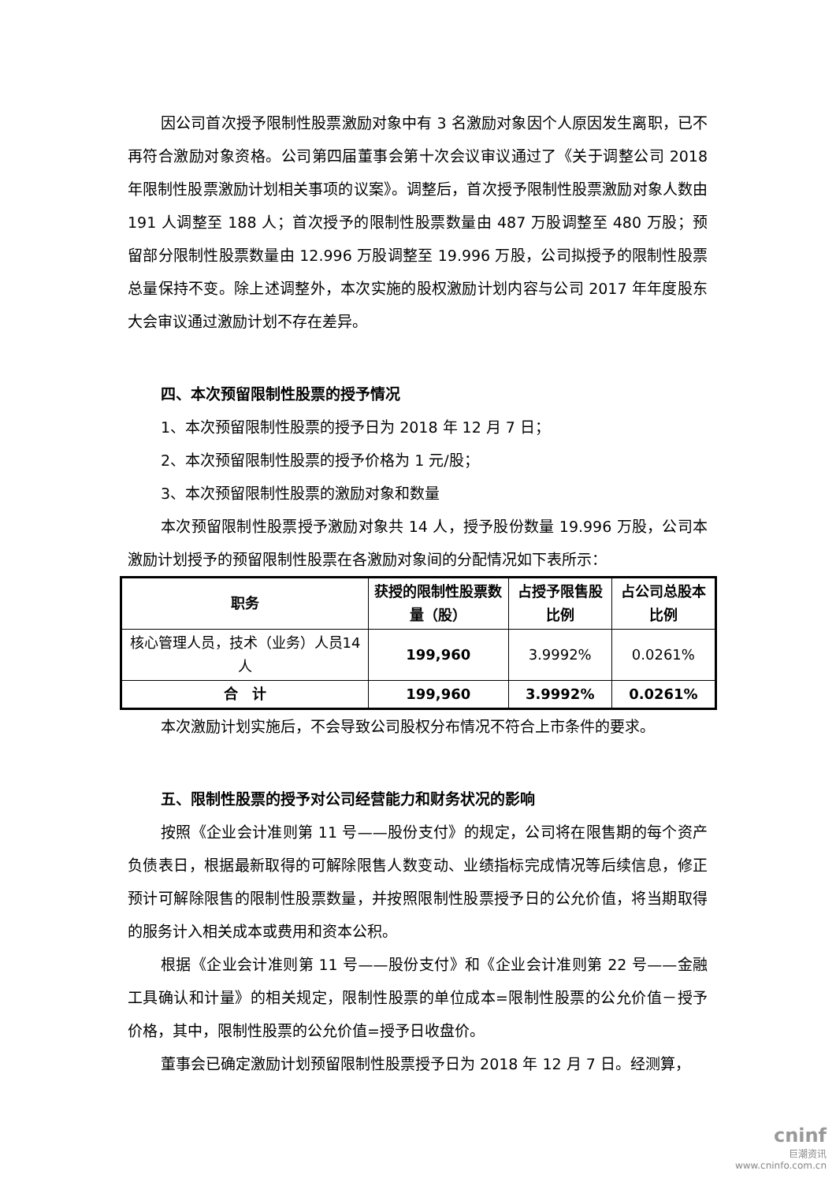因公司首次授予限制性股票激励对象中有 3 名激励对象因个人原因发生离职，已不再符合激励对象资格。公司第四届董事会第十次会议审议通过了《关于调整公司 2018 年限制性股票激励计划相关事项的议案》。调整后，首次授予限制性股票激励对象人数由 191 人调整至 188 人；首次授予的限制性股票数量由 487 万股调整至 480 万股；预留部分限制性股票数量由 12.996 万股调整至 19.996 万股，公司拟授予的限制性股票总量保持不变。除上述调整外，本次实施的股权激励计划内容与公司 2017 年年度股东大会审议通过激励计划不存在差异。
四、本次预留限制性股票的授予情况
1、本次预留限制性股票的授予日为 2018 年 12 月 7 日；
2、本次预留限制性股票的授予价格为 1 元/股；
3、本次预留限制性股票的激励对象和数量
本次预留限制性股票授予激励对象共 14 人，授予股份数量 19.996 万股，公司本激励计划授予的预留限制性股票在各激励对象间的分配情况如下表所示：
| 职务 | 获授的限制性股票数量（股） | 占授予限售股比例 | 占公司总股本比例 |
| --- | --- | --- | --- |
| 核心管理人员，技术（业务）人员14 人 | 199,960 | 3.9992% | 0.0261% |
| 合 计 | 199,960 | 3.9992% | 0.0261% |
本次激励计划实施后，不会导致公司股权分布情况不符合上市条件的要求。
五、限制性股票的授予对公司经营能力和财务状况的影响
按照《企业会计准则第 11 号——股份支付》的规定，公司将在限售期的每个资产负债表日，根据最新取得的可解除限售人数变动、业绩指标完成情况等后续信息，修正预计可解除限售的限制性股票数量，并按照限制性股票授予日的公允价值，将当期取得的服务计入相关成本或费用和资本公积。
根据《企业会计准则第 11 号——股份支付》和《企业会计准则第 22 号——金融工具确认和计量》的相关规定，限制性股票的单位成本=限制性股票的公允价值－授予价格，其中，限制性股票的公允价值=授予日收盘价。
董事会已确定激励计划预留限制性股票授予日为 2018 年 12 月 7 日。经测算，
cninf
巨潮资讯
www.cninfo.com.cn